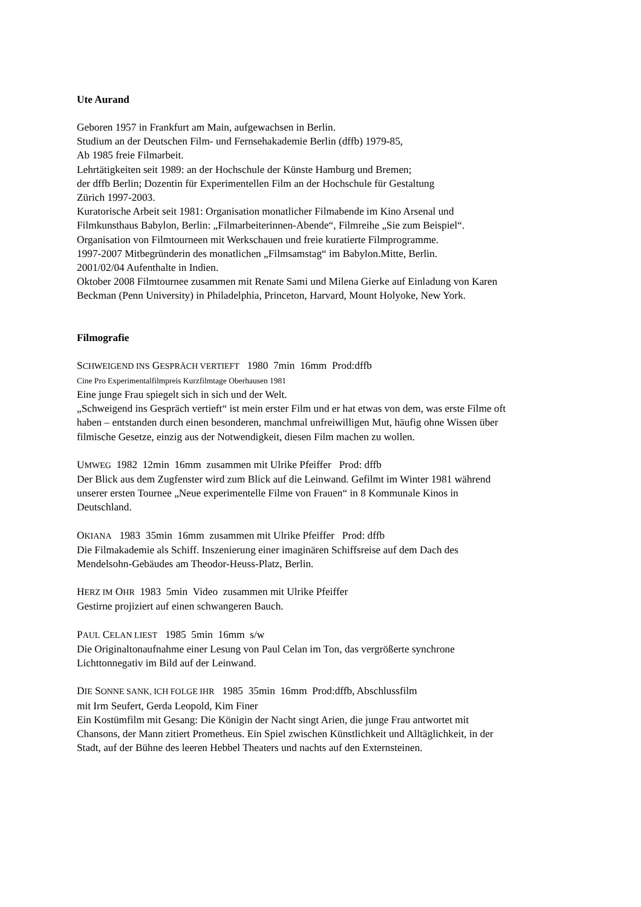Ute Aurand
Geboren 1957 in Frankfurt am Main, aufgewachsen in Berlin.
Studium an der Deutschen Film- und Fernsehakademie Berlin (dffb) 1979-85,
Ab 1985 freie Filmarbeit.
Lehrtätigkeiten seit 1989: an der Hochschule der Künste Hamburg und Bremen;
der dffb Berlin; Dozentin für Experimentellen Film an der Hochschule für Gestaltung
Zürich 1997-2003.
Kuratorische Arbeit seit 1981: Organisation monatlicher Filmabende im Kino Arsenal und
Filmkunsthaus Babylon, Berlin: „Filmarbeiterinnen-Abende“, Filmreihe „Sie zum Beispiel“.
Organisation von Filmtourneen mit Werkschauen und freie kuratierte Filmprogramme.
1997-2007 Mitbegründerin des monatlichen „Filmsamstag“ im Babylon.Mitte, Berlin.
2001/02/04 Aufenthalte in Indien.
Oktober 2008 Filmtournee zusammen mit Renate Sami und Milena Gierke auf Einladung von Karen
Beckman (Penn University) in Philadelphia, Princeton, Harvard, Mount Holyoke, New York.
Filmografie
SCHWEIGEND INS GESPRÄCH VERTIEFT 1980 7min 16mm Prod:dffb
Cine Pro Experimentalfilmpreis Kurzfilmtage Oberhausen 1981
Eine junge Frau spiegelt sich in sich und der Welt.
„Schweigend ins Gespräch vertieft“ ist mein erster Film und er hat etwas von dem, was erste Filme oft
haben – entstanden durch einen besonderen, manchmal unfreiwilligen Mut, häufig ohne Wissen über
filmische Gesetze, einzig aus der Notwendigkeit, diesen Film machen zu wollen.
UMWEG 1982 12min 16mm zusammen mit Ulrike Pfeiffer Prod: dffb
Der Blick aus dem Zugfenster wird zum Blick auf die Leinwand. Gefilmt im Winter 1981 während
unserer ersten Tournee „Neue experimentelle Filme von Frauen“ in 8 Kommunale Kinos in
Deutschland.
OKIANA 1983 35min 16mm zusammen mit Ulrike Pfeiffer Prod: dffb
Die Filmakademie als Schiff. Inszenierung einer imaginären Schiffsreise auf dem Dach des
Mendelsohn-Gebäudes am Theodor-Heuss-Platz, Berlin.
HERZ IM OHR 1983 5min Video zusammen mit Ulrike Pfeiffer
Gestirne projiziert auf einen schwangeren Bauch.
PAUL CELAN LIEST 1985 5min 16mm s/w
Die Originaltonaufnahme einer Lesung von Paul Celan im Ton, das vergrößerte synchrone
Lichttonnegativ im Bild auf der Leinwand.
DIE SONNE SANK, ICH FOLGE IHR 1985 35min 16mm Prod:dffb, Abschlussfilm
mit Irm Seufert, Gerda Leopold, Kim Finer
Ein Kostümfilm mit Gesang: Die Königin der Nacht singt Arien, die junge Frau antwortet mit
Chansons, der Mann zitiert Prometheus. Ein Spiel zwischen Künstlichkeit und Alltäglichkeit, in der
Stadt, auf der Bühne des leeren Hebbel Theaters und nachts auf den Externsteinen.